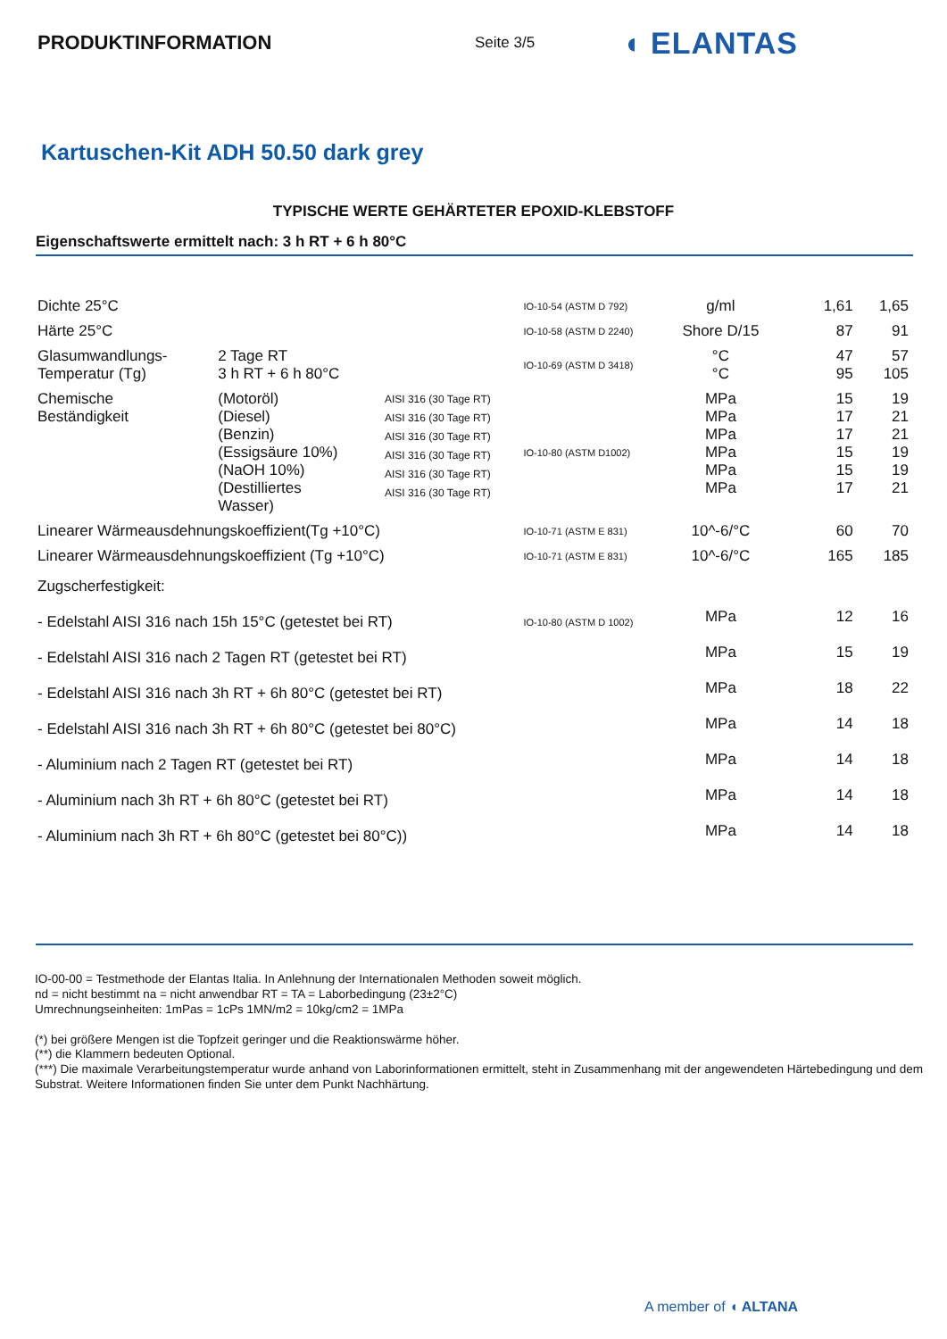PRODUKTINFORMATION
Seite 3/5
◖ ELANTAS
Kartuschen-Kit ADH 50.50 dark grey
TYPISCHE WERTE GEHÄRTETER EPOXID-KLEBSTOFF
Eigenschaftswerte ermittelt nach: 3 h RT + 6 h 80°C
| Dichte 25°C | | | IO-10-54 (ASTM D 792) | g/ml | 1,61 | 1,65 |
| Härte 25°C | | | IO-10-58 (ASTM D 2240) | Shore D/15 | 87 | 91 |
| Glasumwandlungs- Temperatur (Tg) | 2 Tage RT 3 h RT + 6 h 80°C | | IO-10-69 (ASTM D 3418) | °C °C | 47 95 | 57 105 |
| Chemische Beständigkeit | (Motoröl) (Diesel) (Benzin) (Essigsäure 10%) (NaOH 10%) (Destilliertes Wasser) | AISI 316 (30 Tage RT) AISI 316 (30 Tage RT) AISI 316 (30 Tage RT) AISI 316 (30 Tage RT) AISI 316 (30 Tage RT) AISI 316 (30 Tage RT) | IO-10-80 (ASTM D1002) | MPa MPa MPa MPa MPa MPa | 15 17 17 15 15 17 | 19 21 21 19 19 21 |
| Linearer Wärmeausdehnungskoeffizient(Tg +10°C) | | | IO-10-71 (ASTM E 831) | 10^-6/°C | 60 | 70 |
| Linearer Wärmeausdehnungskoeffizient (Tg +10°C) | | | IO-10-71 (ASTM E 831) | 10^-6/°C | 165 | 185 |
| Zugscherfestigkeit: | | | | | | |
| - Edelstahl AISI 316 nach 15h 15°C (getestet bei RT) | | | IO-10-80 (ASTM D 1002) | MPa | 12 | 16 |
| - Edelstahl AISI 316 nach 2 Tagen RT (getestet bei RT) | | | | MPa | 15 | 19 |
| - Edelstahl AISI 316 nach 3h RT + 6h 80°C (getestet bei RT) | | | | MPa | 18 | 22 |
| - Edelstahl AISI 316 nach 3h RT + 6h 80°C (getestet bei 80°C) | | | | MPa | 14 | 18 |
| - Aluminium nach 2 Tagen RT (getestet bei RT) | | | | MPa | 14 | 18 |
| - Aluminium nach 3h RT + 6h 80°C (getestet bei RT) | | | | MPa | 14 | 18 |
| - Aluminium nach 3h RT + 6h 80°C (getestet bei 80°C)) | | | | MPa | 14 | 18 |
IO-00-00 = Testmethode der Elantas Italia. In Anlehnung der Internationalen Methoden soweit möglich.
nd = nicht bestimmt na = nicht anwendbar RT = TA = Laborbedingung (23±2°C)
Umrechnungseinheiten: 1mPas = 1cPs 1MN/m2 = 10kg/cm2 = 1MPa
(*) bei größere Mengen ist die Topfzeit geringer und die Reaktionswärme höher.
(**) die Klammern bedeuten Optional.
(***) Die maximale Verarbeitungstemperatur wurde anhand von Laborinformationen ermittelt, steht in Zusammenhang mit der angewendeten Härtebedingung und dem Substrat. Weitere Informationen finden Sie unter dem Punkt Nachhärtung.
A member of ◖ ALTANA